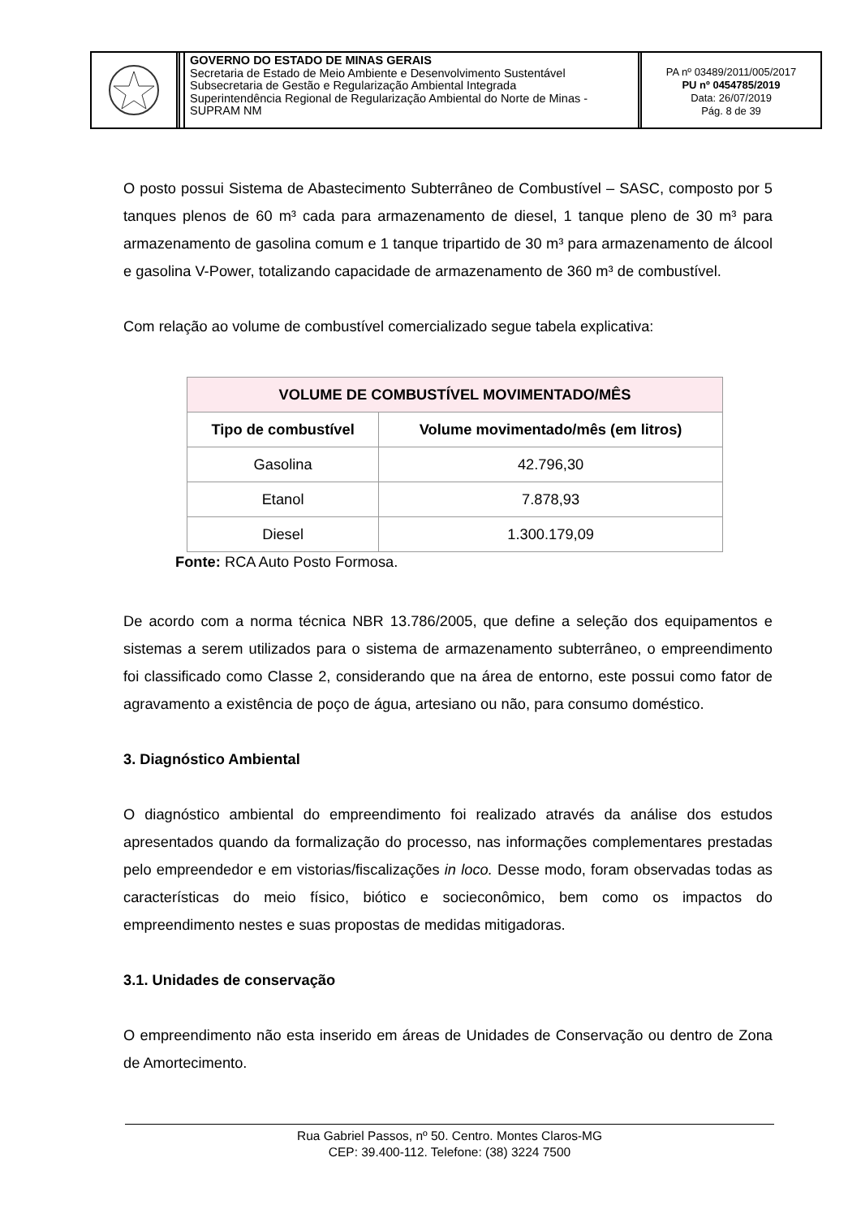GOVERNO DO ESTADO DE MINAS GERAIS
Secretaria de Estado de Meio Ambiente e Desenvolvimento Sustentável
Subsecretaria de Gestão e Regularização Ambiental Integrada
Superintendência Regional de Regularização Ambiental do Norte de Minas - SUPRAM NM
PA nº 03489/2011/005/2017
PU nº 0454785/2019
Data: 26/07/2019
Pág. 8 de 39
O posto possui Sistema de Abastecimento Subterrâneo de Combustível – SASC, composto por 5 tanques plenos de 60 m³ cada para armazenamento de diesel, 1 tanque pleno de 30 m³ para armazenamento de gasolina comum e 1 tanque tripartido de 30 m³ para armazenamento de álcool e gasolina V-Power, totalizando capacidade de armazenamento de 360 m³ de combustível.
Com relação ao volume de combustível comercializado segue tabela explicativa:
| VOLUME DE COMBUSTÍVEL MOVIMENTADO/MÊS | |
| --- | --- |
| Tipo de combustível | Volume movimentado/mês (em litros) |
| Gasolina | 42.796,30 |
| Etanol | 7.878,93 |
| Diesel | 1.300.179,09 |
Fonte: RCA Auto Posto Formosa.
De acordo com a norma técnica NBR 13.786/2005, que define a seleção dos equipamentos e sistemas a serem utilizados para o sistema de armazenamento subterrâneo, o empreendimento foi classificado como Classe 2, considerando que na área de entorno, este possui como fator de agravamento a existência de poço de água, artesiano ou não, para consumo doméstico.
3. Diagnóstico Ambiental
O diagnóstico ambiental do empreendimento foi realizado através da análise dos estudos apresentados quando da formalização do processo, nas informações complementares prestadas pelo empreendedor e em vistorias/fiscalizações in loco. Desse modo, foram observadas todas as características do meio físico, biótico e socieconômico, bem como os impactos do empreendimento nestes e suas propostas de medidas mitigadoras.
3.1. Unidades de conservação
O empreendimento não esta inserido em áreas de Unidades de Conservação ou dentro de Zona de Amortecimento.
Rua Gabriel Passos, nº 50. Centro. Montes Claros-MG
CEP: 39.400-112. Telefone: (38) 3224 7500